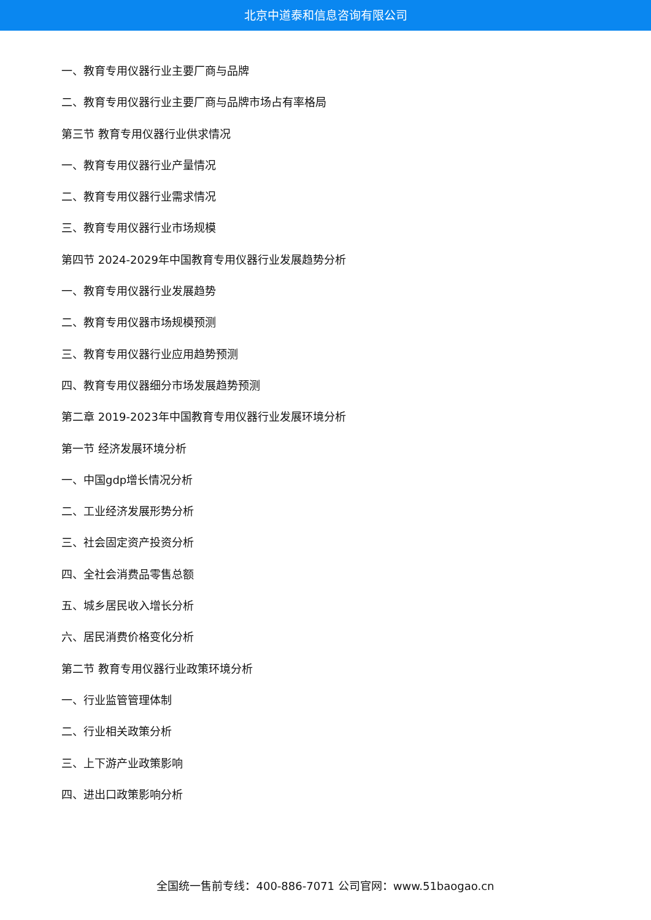北京中道泰和信息咨询有限公司
一、教育专用仪器行业主要厂商与品牌
二、教育专用仪器行业主要厂商与品牌市场占有率格局
第三节 教育专用仪器行业供求情况
一、教育专用仪器行业产量情况
二、教育专用仪器行业需求情况
三、教育专用仪器行业市场规模
第四节 2024-2029年中国教育专用仪器行业发展趋势分析
一、教育专用仪器行业发展趋势
二、教育专用仪器市场规模预测
三、教育专用仪器行业应用趋势预测
四、教育专用仪器细分市场发展趋势预测
第二章 2019-2023年中国教育专用仪器行业发展环境分析
第一节 经济发展环境分析
一、中国gdp增长情况分析
二、工业经济发展形势分析
三、社会固定资产投资分析
四、全社会消费品零售总额
五、城乡居民收入增长分析
六、居民消费价格变化分析
第二节 教育专用仪器行业政策环境分析
一、行业监管管理体制
二、行业相关政策分析
三、上下游产业政策影响
四、进出口政策影响分析
全国统一售前专线：400-886-7071 公司官网：www.51baogao.cn